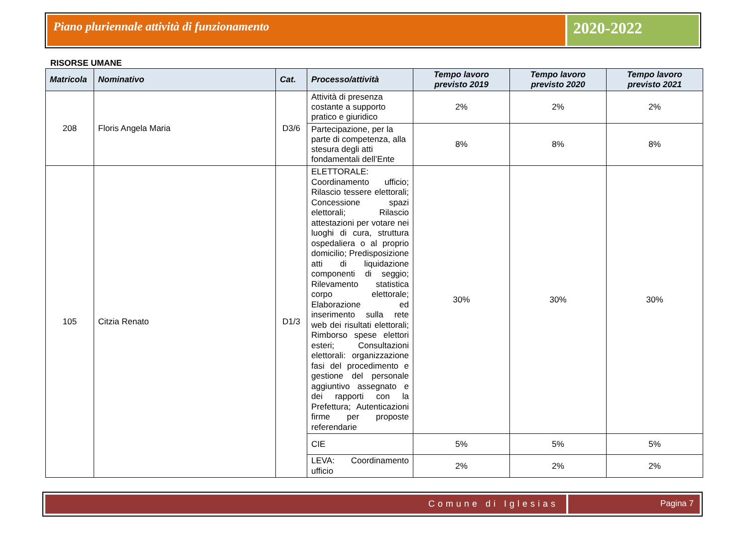Piano pluriennale attività di funzionamento
2020-2022
RISORSE UMANE
| Matricola | Nominativo | Cat. | Processo/attività | Tempo lavoro previsto 2019 | Tempo lavoro previsto 2020 | Tempo lavoro previsto 2021 |
| --- | --- | --- | --- | --- | --- | --- |
| 208 | Floris Angela Maria | D3/6 | Attività di presenza costante a supporto pratico e giuridico | 2% | 2% | 2% |
| | | | Partecipazione, per la parte di competenza, alla stesura degli atti fondamentali dell’Ente | 8% | 8% | 8% |
| 105 | Citzia Renato | D1/3 | ELETTORALE: Coordinamento ufficio; Rilascio tessere elettorali; Concessione spazi elettorali; Rilascio attestazioni per votare nei luoghi di cura, struttura ospedaliera o al proprio domicilio; Predisposizione atti di liquidazione componenti di seggio; Rilevamento statistica corpo elettorale; Elaborazione ed inserimento sulla rete web dei risultati elettorali; Rimborso spese elettori esteri; Consultazioni elettorali: organizzazione fasi del procedimento e gestione del personale aggiuntivo assegnato e dei rapporti con la Prefettura; Autenticazioni firme per proposte referendarie | 30% | 30% | 30% |
| | | | CIE | 5% | 5% | 5% |
| | | | LEVA: Coordinamento ufficio | 2% | 2% | 2% |
Comune di Iglesias Pagina 7